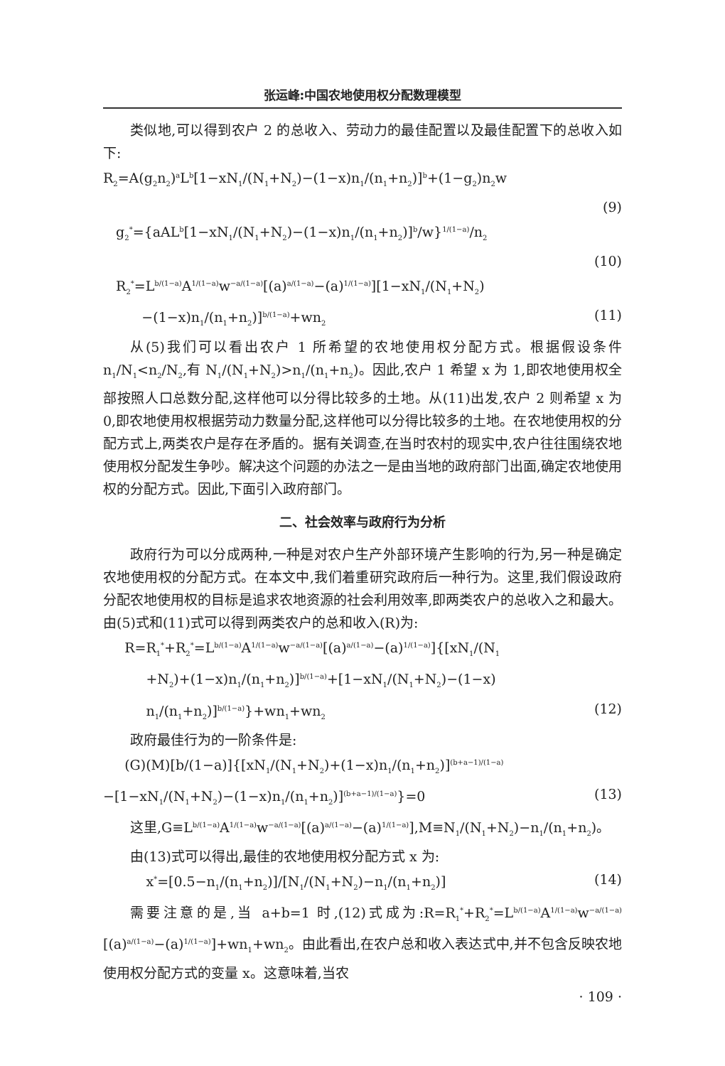张运峰:中国农地使用权分配数理模型
类似地,可以得到农户 2 的总收入、劳动力的最佳配置以及最佳配置下的总收入如下:
R<sub>2</sub>=A(g<sub>2</sub>n<sub>2</sub>)<sup>a</sup>L<sup>b</sup>[1−xN<sub>1</sub>/(N<sub>1</sub>+N<sub>2</sub>)−(1−x)n<sub>1</sub>/(n<sub>1</sub>+n<sub>2</sub>)]<sup>b</sup>+(1−g<sub>2</sub>)n<sub>2</sub>w
(9)
g<sub>2</sub><sup>*</sup>={aAL<sup>b</sup>[1−xN<sub>1</sub>/(N<sub>1</sub>+N<sub>2</sub>)−(1−x)n<sub>1</sub>/(n<sub>1</sub>+n<sub>2</sub>)]<sup>b</sup>/w}<sup>1/(1−a)</sup>/n<sub>2</sub>
(10)
R<sub>2</sub><sup>*</sup>=L<sup>b/(1−a)</sup>A<sup>1/(1−a)</sup>w<sup>−a/(1−a)</sup>[(a)<sup>a/(1−a)</sup>−(a)<sup>1/(1−a)</sup>][1−xN<sub>1</sub>/(N<sub>1</sub>+N<sub>2</sub>)
−(1−x)n<sub>1</sub>/(n<sub>1</sub>+n<sub>2</sub>)]<sup>b/(1−a)</sup>+wn<sub>2</sub> (11)
从(5)我们可以看出农户 1 所希望的农地使用权分配方式。根据假设条件 n<sub>1</sub>/N<sub>1</sub><n<sub>2</sub>/N<sub>2</sub>,有 N<sub>1</sub>/(N<sub>1</sub>+N<sub>2</sub>)>n<sub>1</sub>/(n<sub>1</sub>+n<sub>2</sub>)。因此,农户 1 希望 x 为 1,即农地使用权全部按照人口总数分配,这样他可以分得比较多的土地。从(11)出发,农户 2 则希望 x 为 0,即农地使用权根据劳动力数量分配,这样他可以分得比较多的土地。在农地使用权的分配方式上,两类农户是存在矛盾的。据有关调查,在当时农村的现实中,农户往往围绕农地使用权分配发生争吵。解决这个问题的办法之一是由当地的政府部门出面,确定农地使用权的分配方式。因此,下面引入政府部门。
二、社会效率与政府行为分析
政府行为可以分成两种,一种是对农户生产外部环境产生影响的行为,另一种是确定农地使用权的分配方式。在本文中,我们着重研究政府后一种行为。这里,我们假设政府分配农地使用权的目标是追求农地资源的社会利用效率,即两类农户的总收入之和最大。由(5)式和(11)式可以得到两类农户的总和收入(R)为:
R=R<sub>1</sub><sup>*</sup>+R<sub>2</sub><sup>*</sup>=L<sup>b/(1−a)</sup>A<sup>1/(1−a)</sup>w<sup>−a/(1−a)</sup>[(a)<sup>a/(1−a)</sup>−(a)<sup>1/(1−a)</sup>]{[xN<sub>1</sub>/(N<sub>1</sub>
+N<sub>2</sub>)+(1−x)n<sub>1</sub>/(n<sub>1</sub>+n<sub>2</sub>)]<sup>b/(1−a)</sup>+[1−xN<sub>1</sub>/(N<sub>1</sub>+N<sub>2</sub>)−(1−x)
n<sub>1</sub>/(n<sub>1</sub>+n<sub>2</sub>)]<sup>b/(1−a)</sup>}+wn<sub>1</sub>+wn<sub>2</sub> (12)
政府最佳行为的一阶条件是:
(G)(M)[b/(1−a)]{[xN<sub>1</sub>/(N<sub>1</sub>+N<sub>2</sub>)+(1−x)n<sub>1</sub>/(n<sub>1</sub>+n<sub>2</sub>)]<sup>(b+a−1)/(1−a)</sup>
−[1−xN<sub>1</sub>/(N<sub>1</sub>+N<sub>2</sub>)−(1−x)n<sub>1</sub>/(n<sub>1</sub>+n<sub>2</sub>)]<sup>(b+a−1)/(1−a)</sup>}=0 (13)
这里,G≡L<sup>b/(1−a)</sup>A<sup>1/(1−a)</sup>w<sup>−a/(1−a)</sup>[(a)<sup>a/(1−a)</sup>−(a)<sup>1/(1−a)</sup>],M≡N<sub>1</sub>/(N<sub>1</sub>+N<sub>2</sub>)−n<sub>1</sub>/(n<sub>1</sub>+n<sub>2</sub>)。
由(13)式可以得出,最佳的农地使用权分配方式 x 为:
x<sup>*</sup>=[0.5−n<sub>1</sub>/(n<sub>1</sub>+n<sub>2</sub>)]/[N<sub>1</sub>/(N<sub>1</sub>+N<sub>2</sub>)−n<sub>1</sub>/(n<sub>1</sub>+n<sub>2</sub>)] (14)
需要注意的是,当 a+b=1 时,(12)式成为:R=R<sub>1</sub><sup>*</sup>+R<sub>2</sub><sup>*</sup>=L<sup>b/(1−a)</sup>A<sup>1/(1−a)</sup>w<sup>−a/(1−a)</sup>[(a)<sup>a/(1−a)</sup>−(a)<sup>1/(1−a)</sup>]+wn<sub>1</sub>+wn<sub>2</sub>。由此看出,在农户总和收入表达式中,并不包含反映农地使用权分配方式的变量 x。这意味着,当农
· 109 ·